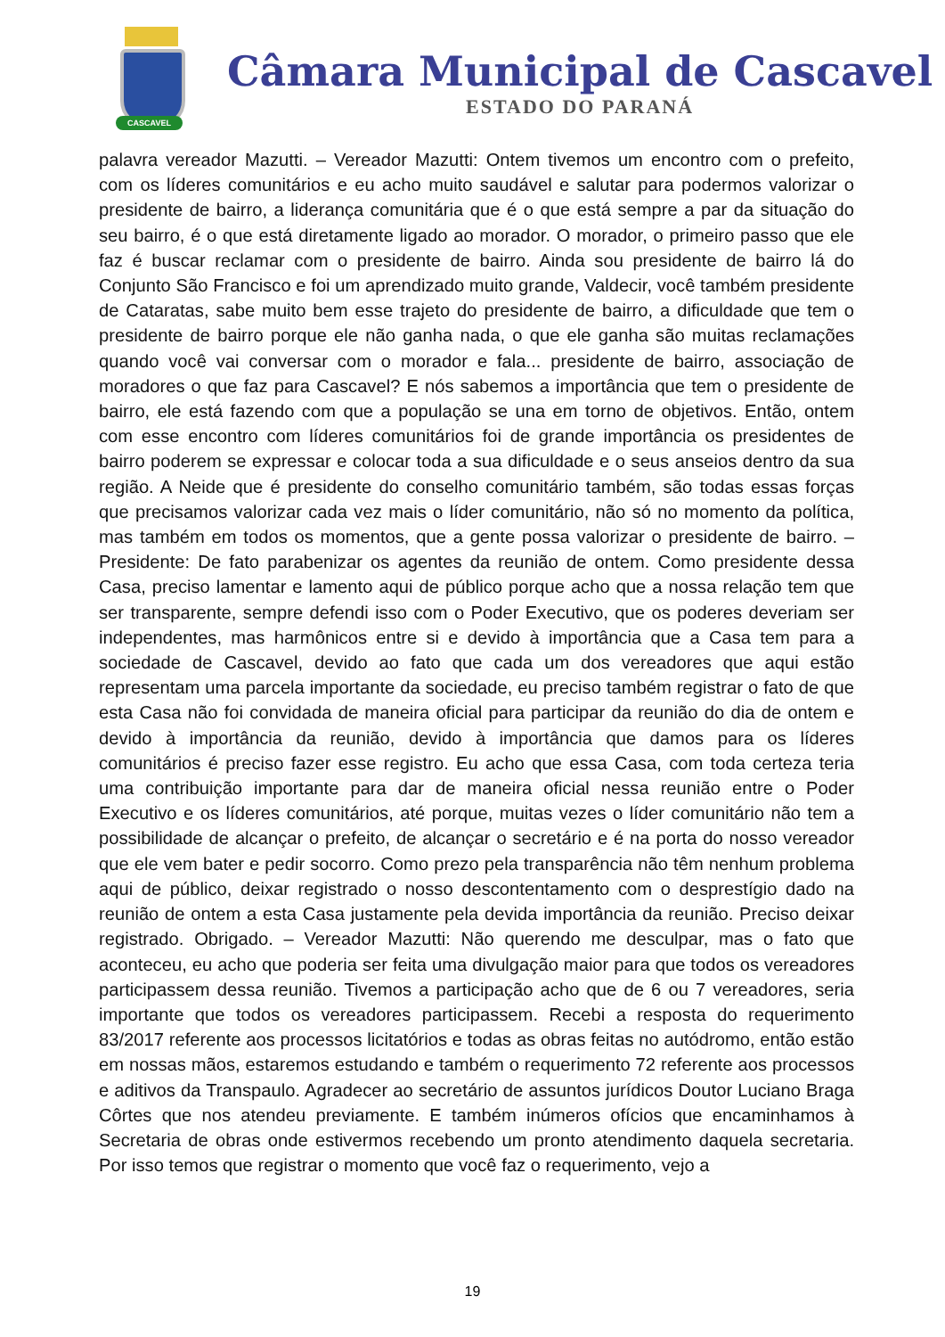CASCAVEL
Câmara Municipal de Cascavel
ESTADO DO PARANÁ
palavra vereador Mazutti. – Vereador Mazutti: Ontem tivemos um encontro com o prefeito, com os líderes comunitários e eu acho muito saudável e salutar para podermos valorizar o presidente de bairro, a liderança comunitária que é o que está sempre a par da situação do seu bairro, é o que está diretamente ligado ao morador. O morador, o primeiro passo que ele faz é buscar reclamar com o presidente de bairro. Ainda sou presidente de bairro lá do Conjunto São Francisco e foi um aprendizado muito grande, Valdecir, você também presidente de Cataratas, sabe muito bem esse trajeto do presidente de bairro, a dificuldade que tem o presidente de bairro porque ele não ganha nada, o que ele ganha são muitas reclamações quando você vai conversar com o morador e fala... presidente de bairro, associação de moradores o que faz para Cascavel? E nós sabemos a importância que tem o presidente de bairro, ele está fazendo com que a população se una em torno de objetivos. Então, ontem com esse encontro com líderes comunitários foi de grande importância os presidentes de bairro poderem se expressar e colocar toda a sua dificuldade e o seus anseios dentro da sua região. A Neide que é presidente do conselho comunitário também, são todas essas forças que precisamos valorizar cada vez mais o líder comunitário, não só no momento da política, mas também em todos os momentos, que a gente possa valorizar o presidente de bairro. – Presidente: De fato parabenizar os agentes da reunião de ontem. Como presidente dessa Casa, preciso lamentar e lamento aqui de público porque acho que a nossa relação tem que ser transparente, sempre defendi isso com o Poder Executivo, que os poderes deveriam ser independentes, mas harmônicos entre si e devido à importância que a Casa tem para a sociedade de Cascavel, devido ao fato que cada um dos vereadores que aqui estão representam uma parcela importante da sociedade, eu preciso também registrar o fato de que esta Casa não foi convidada de maneira oficial para participar da reunião do dia de ontem e devido à importância da reunião, devido à importância que damos para os líderes comunitários é preciso fazer esse registro. Eu acho que essa Casa, com toda certeza teria uma contribuição importante para dar de maneira oficial nessa reunião entre o Poder Executivo e os líderes comunitários, até porque, muitas vezes o líder comunitário não tem a possibilidade de alcançar o prefeito, de alcançar o secretário e é na porta do nosso vereador que ele vem bater e pedir socorro. Como prezo pela transparência não têm nenhum problema aqui de público, deixar registrado o nosso descontentamento com o desprestígio dado na reunião de ontem a esta Casa justamente pela devida importância da reunião. Preciso deixar registrado. Obrigado. – Vereador Mazutti: Não querendo me desculpar, mas o fato que aconteceu, eu acho que poderia ser feita uma divulgação maior para que todos os vereadores participassem dessa reunião. Tivemos a participação acho que de 6 ou 7 vereadores, seria importante que todos os vereadores participassem. Recebi a resposta do requerimento 83/2017 referente aos processos licitatórios e todas as obras feitas no autódromo, então estão em nossas mãos, estaremos estudando e também o requerimento 72 referente aos processos e aditivos da Transpaulo. Agradecer ao secretário de assuntos jurídicos Doutor Luciano Braga Côrtes que nos atendeu previamente. E também inúmeros ofícios que encaminhamos à Secretaria de obras onde estivermos recebendo um pronto atendimento daquela secretaria. Por isso temos que registrar o momento que você faz o requerimento, vejo a
19